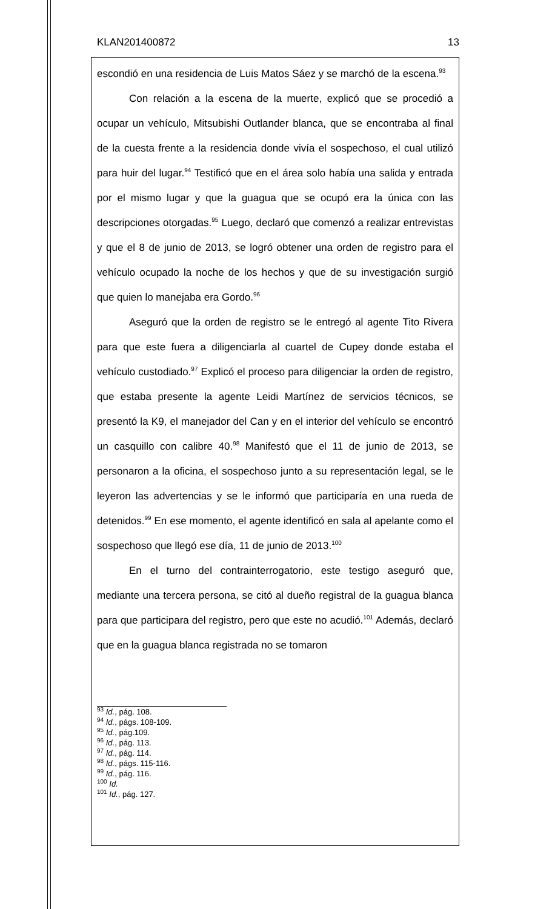KLAN201400872 13
escondió en una residencia de Luis Matos Sáez y se marchó de la escena.<sup>93</sup>
Con relación a la escena de la muerte, explicó que se procedió a ocupar un vehículo, Mitsubishi Outlander blanca, que se encontraba al final de la cuesta frente a la residencia donde vivía el sospechoso, el cual utilizó para huir del lugar.<sup>94</sup> Testificó que en el área solo había una salida y entrada por el mismo lugar y que la guagua que se ocupó era la única con las descripciones otorgadas.<sup>95</sup> Luego, declaró que comenzó a realizar entrevistas y que el 8 de junio de 2013, se logró obtener una orden de registro para el vehículo ocupado la noche de los hechos y que de su investigación surgió que quien lo manejaba era Gordo.<sup>96</sup>
Aseguró que la orden de registro se le entregó al agente Tito Rivera para que este fuera a diligenciarla al cuartel de Cupey donde estaba el vehículo custodiado.<sup>97</sup> Explicó el proceso para diligenciar la orden de registro, que estaba presente la agente Leidi Martínez de servicios técnicos, se presentó la K9, el manejador del Can y en el interior del vehículo se encontró un casquillo con calibre 40.<sup>98</sup> Manifestó que el 11 de junio de 2013, se personaron a la oficina, el sospechoso junto a su representación legal, se le leyeron las advertencias y se le informó que participaría en una rueda de detenidos.<sup>99</sup> En ese momento, el agente identificó en sala al apelante como el sospechoso que llegó ese día, 11 de junio de 2013.<sup>100</sup>
En el turno del contrainterrogatorio, este testigo aseguró que, mediante una tercera persona, se citó al dueño registral de la guagua blanca para que participara del registro, pero que este no acudió.<sup>101</sup> Además, declaró que en la guagua blanca registrada no se tomaron
<sup>93</sup> Id., pág. 108.
<sup>94</sup> Id., págs. 108-109.
<sup>95</sup> Id., pág.109.
<sup>96</sup> Id., pág. 113.
<sup>97</sup> Id., pág. 114.
<sup>98</sup> Id., págs. 115-116.
<sup>99</sup> Id., pág. 116.
<sup>100</sup> Id.
<sup>101</sup> Id., pág. 127.